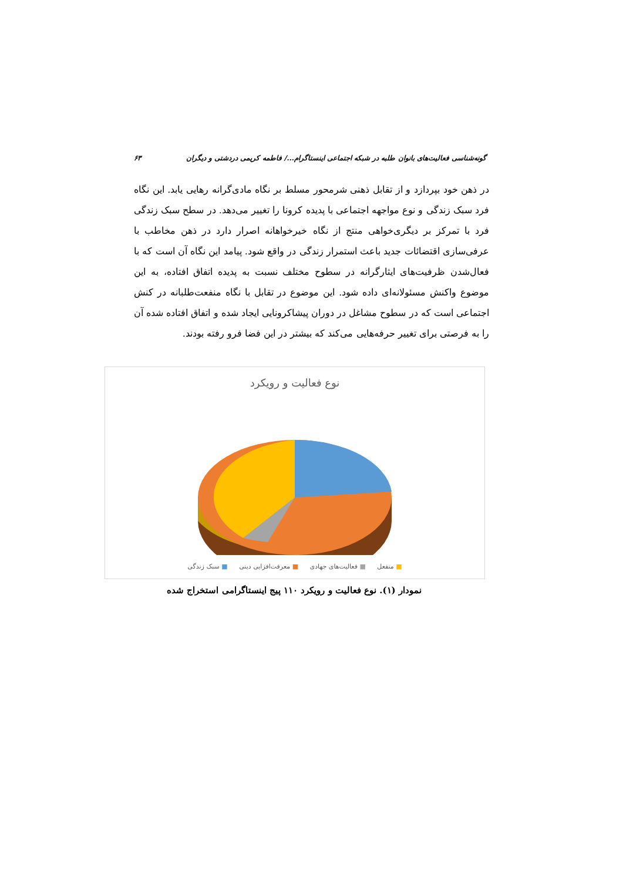گونه‌شناسی فعالیت‌های بانوان طلبه در شبکه اجتماعی اینستاگرام.../ فاطمه کریمی دردشتی و دیگران ۶۳
در ذهن خود بپردازد و از تقابل ذهنی شرمحور مسلط بر نگاه مادی‌گرانه رهایی یابد. این نگاه فرد سبک زندگی و نوع مواجهه اجتماعی با پدیده کرونا را تغییر می‌دهد. در سطح سبک زندگی فرد با تمرکز بر دیگری‌خواهی منتج از نگاه خیرخواهانه اصرار دارد در ذهن مخاطب با عرفی‌سازی اقتضائات جدید باعث استمرار زندگی در واقع شود. پیامد این نگاه آن است که با فعال‌شدن ظرفیت‌های ایثارگرانه در سطوح مختلف نسبت به پدیده اتفاق افتاده، به این موضوع واکنش مسئولانه‌ای داده شود. این موضوع در تقابل با نگاه منفعت‌طلبانه در کنش اجتماعی است که در سطوح مشاغل در دوران پیشاکرونایی ایجاد شده و اتفاق افتاده شده آن را به فرصتی برای تغییر حرفه‌هایی می‌کند که بیشتر در این فضا فرو رفته بودند.
نوع فعالیت و رویکرد
■ منفعل ■ فعالیت‌های جهادی ■ معرفت‌افزایی دینی ■ سبک زندگی
نمودار (۱). نوع فعالیت و رویکرد ۱۱۰ پیج اینستاگرامی استخراج شده